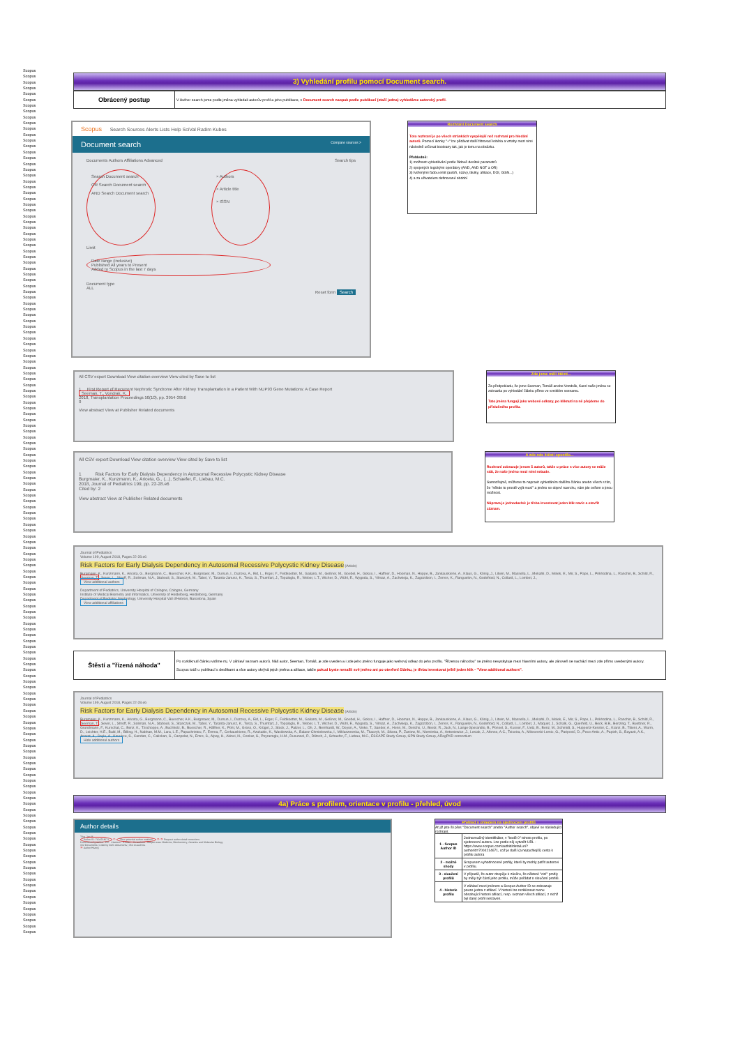Scopus
Scopus
Scopus
Scopus
Scopus
Scopus
Scopus
Scopus
Scopus
Scopus
Scopus
Scopus
Scopus
Scopus
Scopus
Scopus
Scopus
Scopus
Scopus
Scopus
Scopus
Scopus
Scopus
Scopus
Scopus
Scopus
Scopus
Scopus
Scopus
Scopus
Scopus
Scopus
Scopus
Scopus
Scopus
Scopus
Scopus
Scopus
Scopus
Scopus
Scopus
Scopus
Scopus
Scopus
Scopus
Scopus
Scopus
Scopus
Scopus
Scopus
Scopus
Scopus
Scopus
Scopus
Scopus
Scopus
Scopus
Scopus
Scopus
Scopus
Scopus
Scopus
Scopus
Scopus
Scopus
Scopus
Scopus
Scopus
Scopus
Scopus
Scopus
Scopus
Scopus
Scopus
Scopus
Scopus
Scopus
Scopus
Scopus
Scopus
Scopus
Scopus
Scopus
Scopus
Scopus
Scopus
Scopus
Scopus
Scopus
Scopus
Scopus
Scopus
Scopus
Scopus
Scopus
Scopus
Scopus
Scopus
Scopus
Scopus
Scopus
Scopus
Scopus
Scopus
Scopus
Scopus
Scopus
Scopus
Scopus
Scopus
Scopus
Scopus
Scopus
Scopus
Scopus
Scopus
Scopus
Scopus
Scopus
Scopus
Scopus
Scopus
Scopus
Scopus
Scopus
Scopus
Scopus
Scopus
Scopus
Scopus
Scopus
Scopus
Scopus
Scopus
Scopus
Scopus
Scopus
Scopus
Scopus
Scopus
Scopus
Scopus
Scopus
Scopus
Scopus
Scopus
Scopus
Scopus
Scopus
3) Vyhledání profilu pomocí Document search.
| Obrácený postup | V Author search jsme podle jména vyhledali autorův profil a jeho publikace, v Document search naopak podle publikací (stačí jedna) vyhledáme autorský profil. |
Scopus Search Sources Alerts Lists Help SciVal Radim Kubes
Document search Compare sources >
Documents Authors Affiliations Advanced Search tips
Search Document search
OR Search Document search
AND Search Document search
× Authors
× Article title
× ISSN
Limit
Date range (inclusive)
Published All years to Present
Added to Scopus in the last 7 days
Document type
ALL
Reset form Search
Rozhraní Document search
Toto rozhraní je po všech stránkách vyspělejší než rozhraní pro hledání autorů. Pomocí ikonky "+" lze přidávat další filtrovací kritéria a vztahy mezi nimi následně určovat booleany tak, jak je tomu na obrázku.
Přehledně:
1) možnost vyhledávání podle řádově desítek parametrů
2) spojených logickými operátory (AND, AND NOT a OR)
3) tvořenými řadou entit (autoři, názvy, titulky, afiliace, DOI, ISSN...)
4) a za uživatelem definované období
All CSV export Download View citation overview View cited by Save to list
1 First Report of Recurrent Nephrotic Syndrome After Kidney Transplantation in a Patient With NUP93 Gene Mutations: A Case Report
Seeman, T., Vondrak, K.
2018, Transplantation Proceedings 50(10), pp. 3954-3956
0
View abstract View at Publisher Related documents
Zde jsme měli štěstí...
Za předpokladu, že jsme Seeman, Tomáš anebo Vondrák, Karel naše jména se zobrazila po vyhledání článku přímo ve vzniklém seznamu.
Tato jména fungují jako webové odkazy, po kliknutí na ně přejdeme do příslušného profilu.
All CSV export Download View citation overview View cited by Save to list
1 Risk Factors for Early Dialysis Dependency in Autosomal Recessive Polycystic Kidney Disease
Burgmaier, K., Kunzmann, K., Ariceta, G., (...), Schaefer, F., Liebau, M.C.
2018, Journal of Pediatrics 199, pp. 22-28.e6
Cited by: 2
View abstract View at Publisher Related documents
A zde nás štěstí opustilo...
Rozhraní zobrazuje jenom 5 autorů, takže u práce s více autory se může stát, že naše jméno mezi nimi nebude.
Samozřejmě, můžeme to napravit vyhledáním dalšího článku anebo všech s tím, že "někde to prostě vyjít musí" a jméno se objeví navrchu, nám jde ovšem o jinou možnost.
Náprava je jednoduchá: je třeba investovat jeden klik navíc a otevřít záznam.
Journal of Pediatrics
Volume 199, August 2018, Pages 22-28.e6
Risk Factors for Early Dialysis Dependency in Autosomal Recessive Polycystic Kidney Disease (Article)
Burgmaier, K., Kunzmann, K., Ariceta, G., Bergmann, C., Buescher, A.K., Burgmaier, M., Dursun, I., Duzova, A., Eid, L., Erger, F., Feldkoetter, M., Galiano, M., Geßner, M., Goebel, H., Gokce, I., Haffner, D., Hooman, N., Hoppe, B., Jankauskiene, A., Klaus, G., König, J., Litwin, M., Massella, L., Mekahli, D., Melek, E., Mir, S., Pape, L., Prikhodina, L., Ranchin, B., Schild, R., Seeman, T., Sever, L., Shroff, R., Soliman, N.A., Stabouli, S., Stanczyk, M., Tabel, Y., Taranta-Janusz, K., Testa, S., Thumfart, J., Topaloglu, R., Weber, L.T., Wicher, D., Wühl, E., Wygoda, S., Yilmaz, A., Zachwieja, K., Zagozdzon, I., Zerres, K., Ranguelov, N., Godefroid, N., Collard, L., Lombet, J.,
View additional authors
Department of Pediatrics, University Hospital of Cologne, Cologne, Germany
Institute of Medical Biometry and Informatics, University of Heidelberg, Heidelberg, Germany
Department of Pediatric Nephrology, University Hospital Vall d'Hebron, Barcelona, Spain
View additional affiliations
| Štěstí a "řízená náhoda" | Po rozkliknutí článku vidíme mj. V záhlaví seznam autorů. Náš autor, Seeman, Tomáš, je zde uveden a i zde jeho jméno funguje jako webový odkaz do jeho profilu. "Řízenou náhodou" se jméno nevyskytuje mezi hlavními autory, ale zároveň se nachází mezi zde přímo uvedenými autory. Scopus totiž u publikací s desítkami a více autory skrývá jejich jména a afiliace, takže pokud byste nenašli své jméno ani po otevření článku, je třeba investovat ještě jeden klik - "View additional authors". |
Journal of Pediatrics
Volume 199, August 2018, Pages 22-28.e6
Risk Factors for Early Dialysis Dependency in Autosomal Recessive Polycystic Kidney Disease (Article)
Burgmaier, K., Kunzmann, K., Ariceta, G., Bergmann, C., Buescher, A.K., Burgmaier, M., Dursun, I., Duzova, A., Eid, L., Erger, F., Feldkoetter, M., Galiano, M., Geßner, M., Goebel, H., Gokce, I., Haffner, D., Hooman, N., Hoppe, B., Jankauskiene, A., Klaus, G., König, J., Litwin, M., Massella, L., Mekahli, D., Melek, E., Mir, S., Pape, L., Prikhodina, L., Ranchin, B., Schild, R., Seeman, T., Sever, L., Shroff, R., Soliman, N.A., Stabouli, S., Stanczyk, M., Tabel, Y., Taranta-Janusz, K., Testa, S., Thumfart, J., Topaloglu, R., Weber, L.T., Wicher, D., Wühl, E., Wygoda, S., Yilmaz, A., Zachwieja, K., Zagozdzon, I., Zerres, K., Ranguelov, N., Godefroid, N., Collard, L., Lombet, J., Maquet, J., Schalk, G., Querfeld, U., Beck, B.B., Benzing, T., Buettner, R., Grundmann, F., Kurschat, C., Benz, K., Tzschoppe, A., Buchholz, B., Buescher, R., Häffner, K., Pohl, M., Gross, O., Krügel, J., Stock, J., Patzer, L., Oh, J., Bernhardt, W., Doyon, A., Vinke, T., Sander, A., Henn, M., Derichs, U., Beetz, R., Jack, N., Lange-Sperandio, B., Ponsel, S., Kusser, F., Uetz, B., Benz, M., Schmidt, S., Huppertz-Kessler, C., Kranz, B., Titieni, A., Wurm, D., Leichter, H.E., Bald, M., Billing, H., Nabhan, M.M., Lara, L.E., Papachristou, F., Emma, F., Cerkauskiene, R., Azukaitis, K., Wasilewska, A., Balasz-Chmielewska, I., Miklaszewska, M., Tkaczyk, M., Sikora, P., Zaniew, M., Niemirska, A., Antoniewicz, J., Lesiak, J., Afonso, A.C., Teixeira, A., Milosevski-Lomic, G., Paripović, D., Peco-Antic, A., Papizh, S., Bayazit, A.K., Anarat, A., Soylu, A., Kavukcu, S., Candan, C., Caliskan, S., Canpolat, N., Emre, S., Alpay, H., Akinci, N., Conkar, S., Poyrazoglu, H.M., Dusunsel, R., Dötsch, J., Schaefer, F., Liebau, M.C., ESCAPE Study Group, GPN Study Group, ARegPKD consortium
Hide additional authors
4a) Práce s profilem, orientace v profilu - přehled, úvod
Author details
Trka, Jan M.
Author ID: 7004214671 ① View potential author matches ② ③ Request author detail corrections
Documents by author: 152 · Citations · h-index · Co-authors · Subject area: Medicine, Biochemistry, Genetics and Molecular Biology
152 Documents | Cited by 2021 documents | 150 co-authors
④ Author History
| Přehled s ohledem na sjednocení profilů Ať již jste šli přes "Document search" anebo "Author search", objeví se následující rozhraní. | |
| 1 - Scopus Author ID | Jednoznačný identifikátor, v "bodě 0" tohoto profilu, po sjednocení autora. Lze podle něj vytvořit URL - https://www.scopus.com/authid/detail.uri?authorId=7004214671, což je další (a nejrychlejší) cesta k profilu autora |
| 2 - možné shody | Scopusem vyhodnocené profily, které by mohly patřit autorovi v profilu. |
| 3 - sloučení profilů | V případě, že autor dospěje k závěru, že některé "cizí" profily by měly být částí jeho profilu, může pořádat o sloučení profilů. |
| 4 - historie profilu | V záhlaví mezi jménem a Scopus Author ID se zobrazuje pouze jedna z afiliací. V historii lze rozkliknout menu obsahující historii afiliací, resp. seznam všech afiliací, z nichž byl daný profil sestaven. |